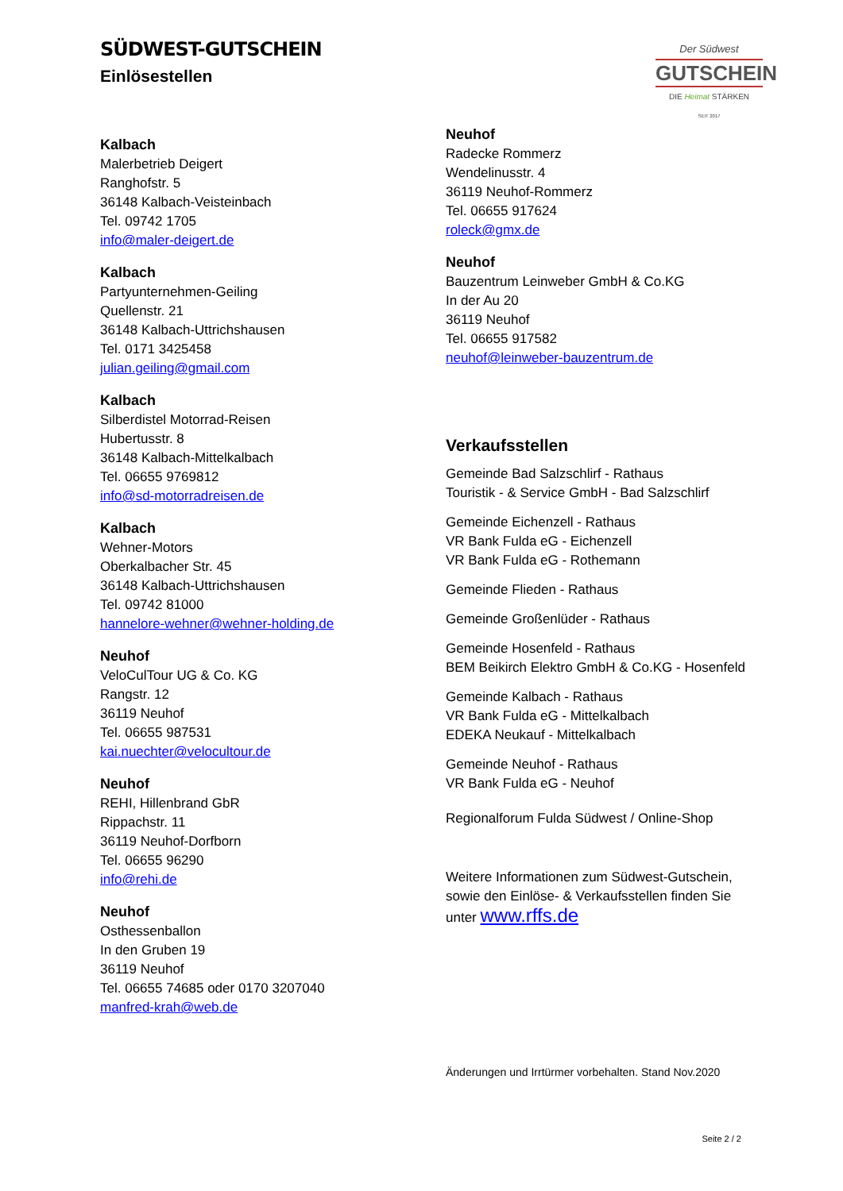SÜDWEST-GUTSCHEIN
Einlösestellen
Der Südwest
GUTSCHEIN
DIE Heimat STÄRKEN
SEIT 2017
Kalbach
Malerbetrieb Deigert
Ranghofstr. 5
36148 Kalbach-Veisteinbach
Tel. 09742 1705
info@maler-deigert.de
Kalbach
Partyunternehmen-Geiling
Quellenstr. 21
36148 Kalbach-Uttrichshausen
Tel. 0171 3425458
julian.geiling@gmail.com
Kalbach
Silberdistel Motorrad-Reisen
Hubertusstr. 8
36148 Kalbach-Mittelkalbach
Tel. 06655 9769812
info@sd-motorradreisen.de
Kalbach
Wehner-Motors
Oberkalbacher Str. 45
36148 Kalbach-Uttrichshausen
Tel. 09742 81000
hannelore-wehner@wehner-holding.de
Neuhof
VeloCulTour UG & Co. KG
Rangstr. 12
36119 Neuhof
Tel. 06655 987531
kai.nuechter@velocultour.de
Neuhof
REHI, Hillenbrand GbR
Rippachstr. 11
36119 Neuhof-Dorfborn
Tel. 06655 96290
info@rehi.de
Neuhof
Osthessenballon
In den Gruben 19
36119 Neuhof
Tel. 06655 74685 oder 0170 3207040
manfred-krah@web.de
Neuhof
Radecke Rommerz
Wendelinusstr. 4
36119 Neuhof-Rommerz
Tel. 06655 917624
roleck@gmx.de
Neuhof
Bauzentrum Leinweber GmbH & Co.KG
In der Au 20
36119 Neuhof
Tel. 06655 917582
neuhof@leinweber-bauzentrum.de
Verkaufsstellen
Gemeinde Bad Salzschlirf - Rathaus
Touristik - & Service GmbH - Bad Salzschlirf
Gemeinde Eichenzell - Rathaus
VR Bank Fulda eG - Eichenzell
VR Bank Fulda eG - Rothemann
Gemeinde Flieden - Rathaus
Gemeinde Großenlüder - Rathaus
Gemeinde Hosenfeld - Rathaus
BEM Beikirch Elektro GmbH & Co.KG - Hosenfeld
Gemeinde Kalbach - Rathaus
VR Bank Fulda eG - Mittelkalbach
EDEKA Neukauf - Mittelkalbach
Gemeinde Neuhof - Rathaus
VR Bank Fulda eG - Neuhof
Regionalforum Fulda Südwest / Online-Shop
Weitere Informationen zum Südwest-Gutschein,
sowie den Einlöse- & Verkaufsstellen finden Sie
unter www.rffs.de
Änderungen und Irrtürmer vorbehalten. Stand Nov.2020
Seite 2 / 2